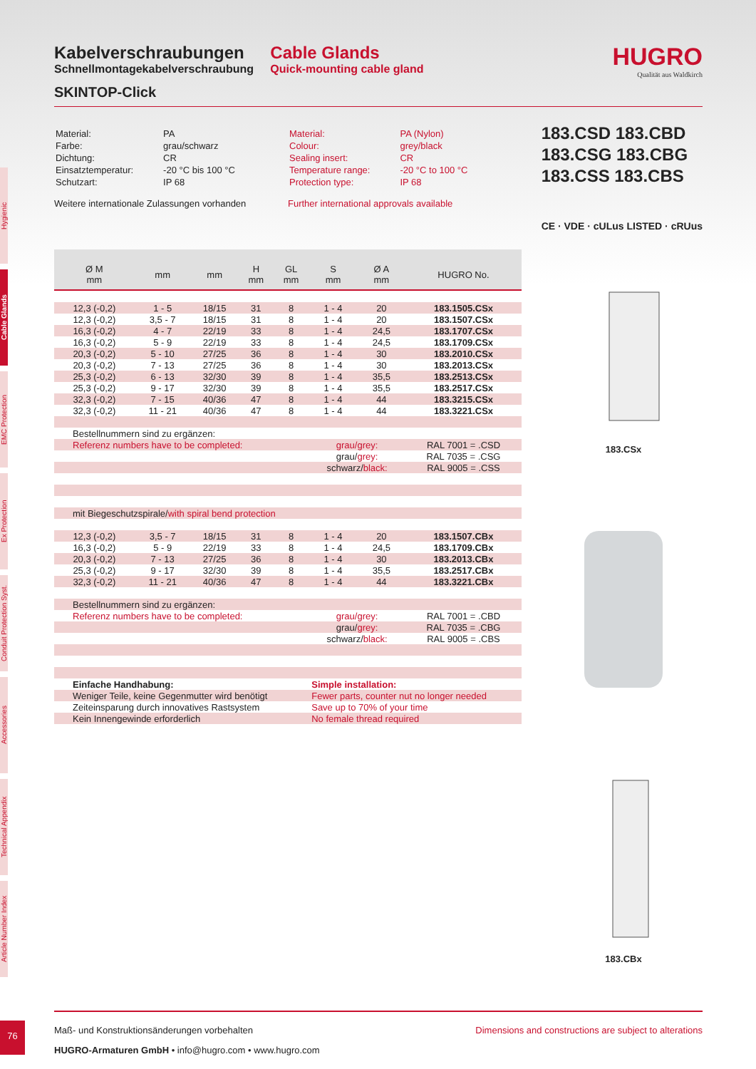Hygienic
Cable Glands
EMC Protection
Ex Protection
Conduit Protection Syst.
Accessories
Technical Appendix
Article Number Index
Kabelverschraubungen
Schnellmontagekabelverschraubung
SKINTOP-Click
Cable Glands
Quick-mounting cable gland
HUGRO
Qualität aus Waldkirch
| Material: | PA |
| Farbe: | grau/schwarz |
| Dichtung: | CR |
| Einsatztemperatur: | -20 °C bis 100 °C |
| Schutzart: | IP 68 |
Weitere internationale Zulassungen vorhanden
| Material: | PA (Nylon) |
| Colour: | grey/black |
| Sealing insert: | CR |
| Temperature range: | -20 °C to 100 °C |
| Protection type: | IP 68 |
Further international approvals available
183.CSD 183.CBD
183.CSG 183.CBG
183.CSS 183.CBS
CE · VDE · cULus LISTED · cRUus
| Ø M mm | mm | mm | H mm | GL mm | S mm | Ø A mm | HUGRO No. |
| --- | --- | --- | --- | --- | --- | --- | --- |
| 12,3 (-0,2) | 1 - 5 | 18/15 | 31 | 8 | 1 - 4 | 20 | 183.1505.CSx |
| 12,3 (-0,2) | 3,5 - 7 | 18/15 | 31 | 8 | 1 - 4 | 20 | 183.1507.CSx |
| 16,3 (-0,2) | 4 - 7 | 22/19 | 33 | 8 | 1 - 4 | 24,5 | 183.1707.CSx |
| 16,3 (-0,2) | 5 - 9 | 22/19 | 33 | 8 | 1 - 4 | 24,5 | 183.1709.CSx |
| 20,3 (-0,2) | 5 - 10 | 27/25 | 36 | 8 | 1 - 4 | 30 | 183.2010.CSx |
| 20,3 (-0,2) | 7 - 13 | 27/25 | 36 | 8 | 1 - 4 | 30 | 183.2013.CSx |
| 25,3 (-0,2) | 6 - 13 | 32/30 | 39 | 8 | 1 - 4 | 35,5 | 183.2513.CSx |
| 25,3 (-0,2) | 9 - 17 | 32/30 | 39 | 8 | 1 - 4 | 35,5 | 183.2517.CSx |
| 32,3 (-0,2) | 7 - 15 | 40/36 | 47 | 8 | 1 - 4 | 44 | 183.3215.CSx |
| 32,3 (-0,2) | 11 - 21 | 40/36 | 47 | 8 | 1 - 4 | 44 | 183.3221.CSx |
| Bestellnummern sind zu ergänzen: | | | | | | | |
| Referenz numbers have to be completed: | | | | | grau/grey: | | RAL 7001 = .CSD |
| | | | | | grau/ grey: | | RAL 7035 = .CSG |
| | | | | | schwarz/ black: | | RAL 9005 = .CSS |
| mit Biegeschutzspirale/ with spiral bend protection | | | | | | | |
| 12,3 (-0,2) | 3,5 - 7 | 18/15 | 31 | 8 | 1 - 4 | 20 | 183.1507.CBx |
| 16,3 (-0,2) | 5 - 9 | 22/19 | 33 | 8 | 1 - 4 | 24,5 | 183.1709.CBx |
| 20,3 (-0,2) | 7 - 13 | 27/25 | 36 | 8 | 1 - 4 | 30 | 183.2013.CBx |
| 25,3 (-0,2) | 9 - 17 | 32/30 | 39 | 8 | 1 - 4 | 35,5 | 183.2517.CBx |
| 32,3 (-0,2) | 11 - 21 | 40/36 | 47 | 8 | 1 - 4 | 44 | 183.3221.CBx |
| Bestellnummern sind zu ergänzen: | | | | | | | |
| Referenz numbers have to be completed: | | | | | grau/grey: | | RAL 7001 = .CBD |
| | | | | | grau/ grey: | | RAL 7035 = .CBG |
| | | | | | schwarz/ black: | | RAL 9005 = .CBS |
| Einfache Handhabung: | | | | | Simple installation: | | |
| Weniger Teile, keine Gegenmutter wird benötigt | | | | | Fewer parts, counter nut no longer needed | | |
| Zeiteinsparung durch innovatives Rastsystem | | | | | Save up to 70% of your time | | |
| Kein Innengewinde erforderlich | | | | | No female thread required | | |
183.CSx
183.CBx
Maß- und Konstruktionsänderungen vorbehalten Dimensions and constructions are subject to alterations
HUGRO-Armaturen GmbH • info@hugro.com • www.hugro.com
76